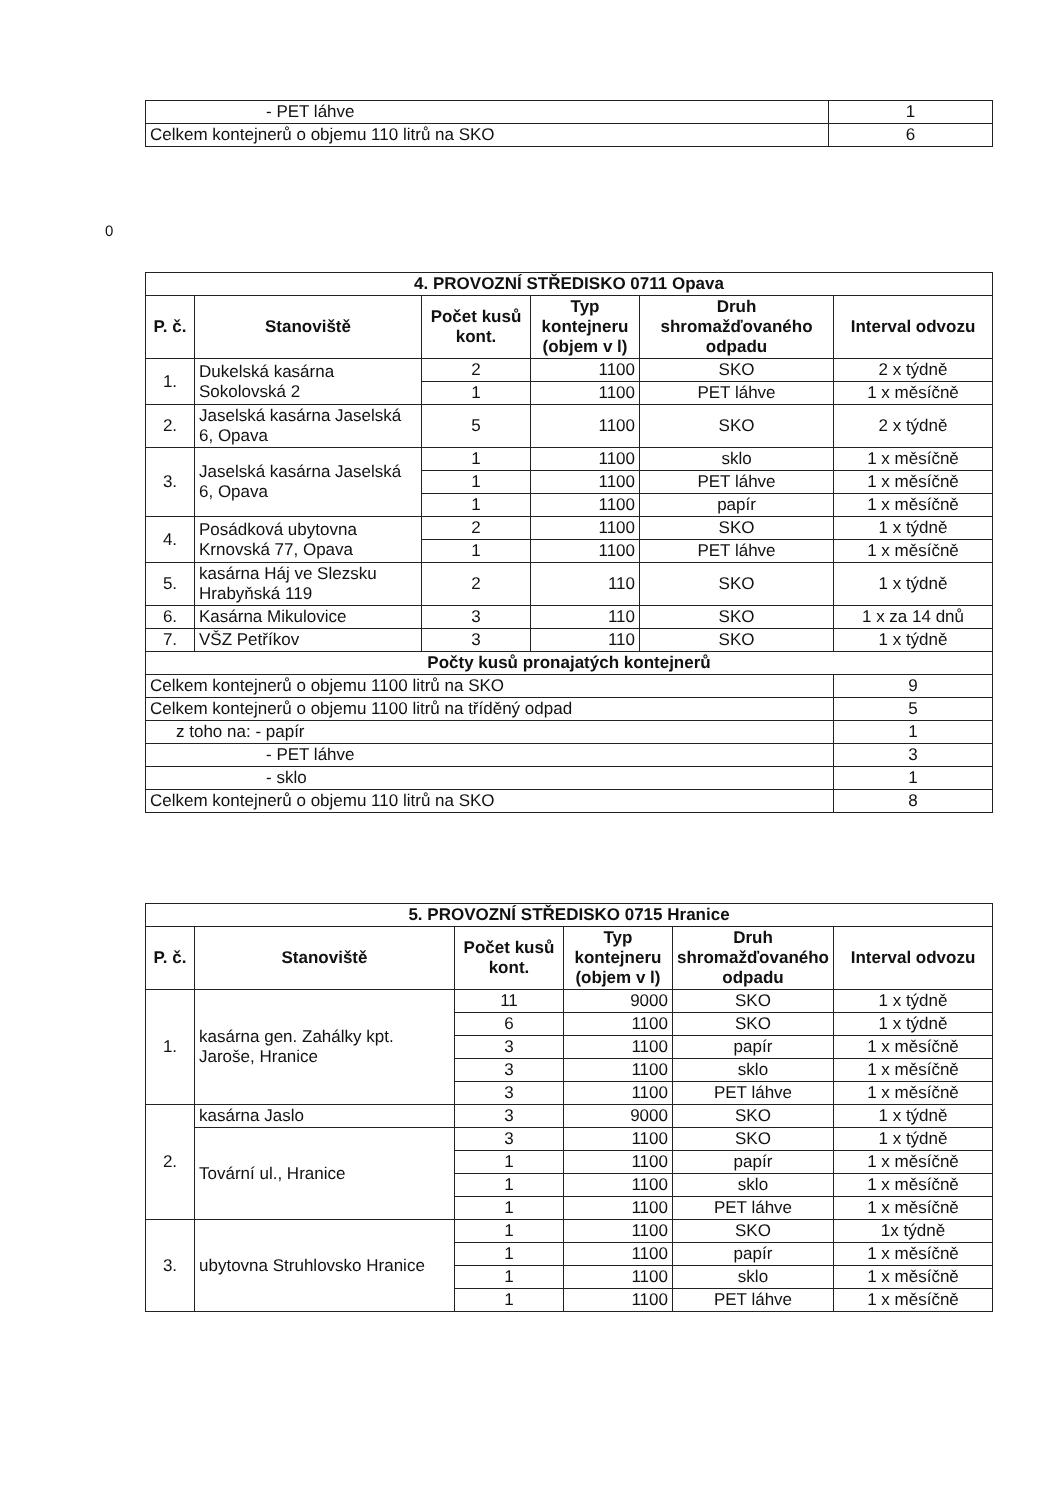| - PET láhve | 1 |
| Celkem kontejnerů o objemu 110 litrů na SKO | 6 |
0
| 4. PROVOZNÍ STŘEDISKO 0711 Opava | | | | | |
| --- | --- | --- | --- | --- | --- |
| P. č. | Stanoviště | Počet kusů kont. | Typ kontejneru (objem v l) | Druh shromažďovaného odpadu | Interval odvozu |
| 1. | Dukelská kasárna Sokolovská 2 | 2 | 1100 | SKO | 2 x týdně |
| | | 1 | 1100 | PET láhve | 1 x měsíčně |
| 2. | Jaselská kasárna Jaselská 6, Opava | 5 | 1100 | SKO | 2 x týdně |
| 3. | Jaselská kasárna Jaselská 6, Opava | 1 | 1100 | sklo | 1 x měsíčně |
| | | 1 | 1100 | PET láhve | 1 x měsíčně |
| | | 1 | 1100 | papír | 1 x měsíčně |
| 4. | Posádková ubytovna Krnovská 77, Opava | 2 | 1100 | SKO | 1 x týdně |
| | | 1 | 1100 | PET láhve | 1 x měsíčně |
| 5. | kasárna Háj ve Slezsku Hrabyňská 119 | 2 | 110 | SKO | 1 x týdně |
| 6. | Kasárna Mikulovice | 3 | 110 | SKO | 1 x za 14 dnů |
| 7. | VŠZ Petříkov | 3 | 110 | SKO | 1 x týdně |
| Počty kusů pronajatých kontejnerů | | | | | |
| Celkem kontejnerů o objemu 1100 litrů na SKO | | | | | 9 |
| Celkem kontejnerů o objemu 1100 litrů na tříděný odpad | | | | | 5 |
| z toho na: - papír | | | | | 1 |
| - PET láhve | | | | | 3 |
| - sklo | | | | | 1 |
| Celkem kontejnerů o objemu 110 litrů na SKO | | | | | 8 |
| 5. PROVOZNÍ STŘEDISKO 0715 Hranice | | | | | |
| --- | --- | --- | --- | --- | --- |
| P. č. | Stanoviště | Počet kusů kont. | Typ kontejneru (objem v l) | Druh shromažďovaného odpadu | Interval odvozu |
| 1. | kasárna gen. Zahálky kpt. Jaroše, Hranice | 11 | 9000 | SKO | 1 x týdně |
| | | 6 | 1100 | SKO | 1 x týdně |
| | | 3 | 1100 | papír | 1 x měsíčně |
| | | 3 | 1100 | sklo | 1 x měsíčně |
| | | 3 | 1100 | PET láhve | 1 x měsíčně |
| 2. | kasárna Jaslo | 3 | 9000 | SKO | 1 x týdně |
| | Tovární ul., Hranice | 3 | 1100 | SKO | 1 x týdně |
| | | 1 | 1100 | papír | 1 x měsíčně |
| | | 1 | 1100 | sklo | 1 x měsíčně |
| | | 1 | 1100 | PET láhve | 1 x měsíčně |
| 3. | ubytovna Struhlovsko Hranice | 1 | 1100 | SKO | 1x týdně |
| | | 1 | 1100 | papír | 1 x měsíčně |
| | | 1 | 1100 | sklo | 1 x měsíčně |
| | | 1 | 1100 | PET láhve | 1 x měsíčně |